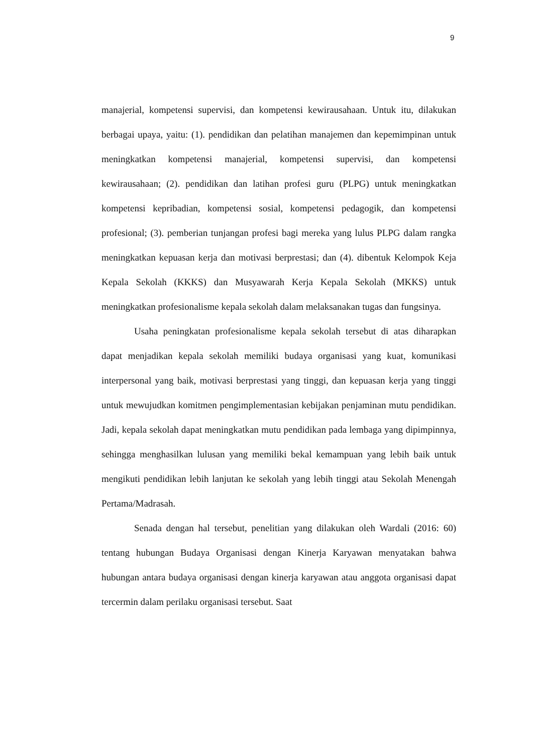9
manajerial, kompetensi supervisi, dan kompetensi kewirausahaan. Untuk itu, dilakukan berbagai upaya, yaitu: (1). pendidikan dan pelatihan manajemen dan kepemimpinan untuk meningkatkan kompetensi manajerial, kompetensi supervisi, dan kompetensi kewirausahaan; (2). pendidikan dan latihan profesi guru (PLPG) untuk meningkatkan kompetensi kepribadian, kompetensi sosial, kompetensi pedagogik, dan kompetensi profesional; (3). pemberian tunjangan profesi bagi mereka yang lulus PLPG dalam rangka meningkatkan kepuasan kerja dan motivasi berprestasi; dan (4). dibentuk Kelompok Keja Kepala Sekolah (KKKS) dan Musyawarah Kerja Kepala Sekolah (MKKS) untuk meningkatkan profesionalisme kepala sekolah dalam melaksanakan tugas dan fungsinya.
Usaha peningkatan profesionalisme kepala sekolah tersebut di atas diharapkan dapat menjadikan kepala sekolah memiliki budaya organisasi yang kuat, komunikasi interpersonal yang baik, motivasi berprestasi yang tinggi, dan kepuasan kerja yang tinggi untuk mewujudkan komitmen pengimplementasian kebijakan penjaminan mutu pendidikan. Jadi, kepala sekolah dapat meningkatkan mutu pendidikan pada lembaga yang dipimpinnya, sehingga menghasilkan lulusan yang memiliki bekal kemampuan yang lebih baik untuk mengikuti pendidikan lebih lanjutan ke sekolah yang lebih tinggi atau Sekolah Menengah Pertama/Madrasah.
Senada dengan hal tersebut, penelitian yang dilakukan oleh Wardali (2016: 60) tentang hubungan Budaya Organisasi dengan Kinerja Karyawan menyatakan bahwa hubungan antara budaya organisasi dengan kinerja karyawan atau anggota organisasi dapat tercermin dalam perilaku organisasi tersebut. Saat